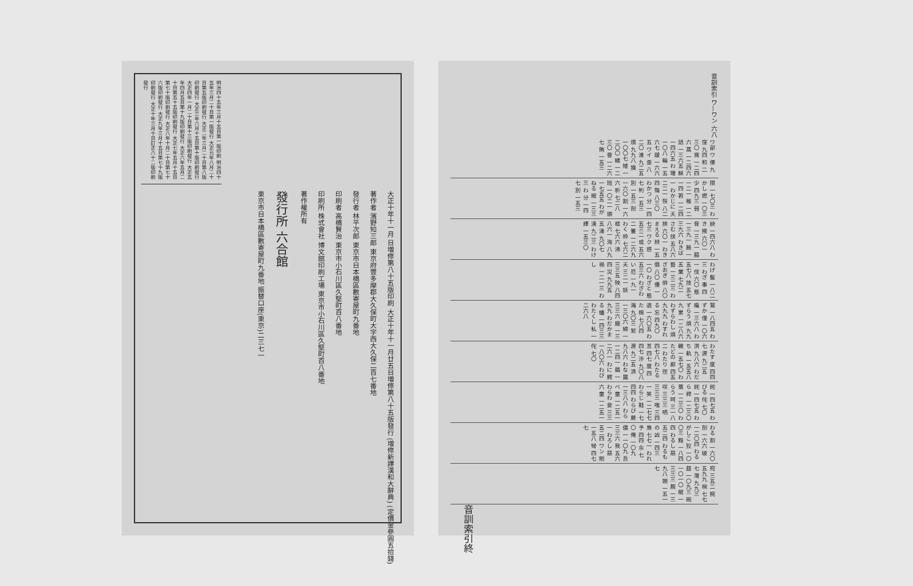明治四十五年三月十五日第一版印刷 明治四十五年三月二十日第一版發行 大正元年八月二十日第五版印刷發行 大正二年三月二十日第八版印刷發行 大正三年六月十五日第十版印刷發行 大正四年一月二十日第十三版印刷發行 大正五年四月五日第十九版印刷發行 大正六年五月二十日第五十五版印刷發行 大正七年五月十五日第七十版印刷發行 大正八年十月二十日第七十六版印刷發行 大正九年三月十五日第七十九版印刷發行 大正十年三月十日訂正八十二版印刷發行
大正十年十一月 日増修第八十五版印刷 大正十年十一月廿五日増修第八十五版發行 (増修新譯漢和大辭典) (定價金參圓五拾錢)
著作者 濱野知三郎 東京府豐多摩郡大久保町大字西大久保二百七番地
發行者 林平次郎 東京市日本橋區數寄屋町九番地
印刷者 高橋賢治 東京市小石川區久堅町百八番地
印刷所 株式會社 博文館印刷工場 東京市小石川區久堅町百八番地
著作權所有
發行所 六合館
東京市日本橋區數寄屋町九番地 振替口座(東京)二三七一
音訓索引 ワ―ワン 六八
| ワ部 ワ 倭 九 窪 九四 和 二三〇 窩 一二四六 萵 一二四六 話 一三六五 穌 一四六五 わ 環 一〇八 輪 一五六七 鍰 一六六五 ワイ 歪 八二〇 淮 九二五 煨 九九八 猥 一〇〇七 矮 一二〇〇 穢 一二三〇 薈 一二六七 賄 一五三 |
| 限 一七〇三 わかし 燃 一〇三 少 四九三 弱 一二一 稚 一二一四 若 一二四一 わかじに 夭 二二一 殀 八二四 殤 八三〇 わかつ 分 一四七 判 一五三 別 一五三 剖 一六〇 割 一六六 析 七二八 班 一〇二一 頒 一七五五 わがねる 綰 一三三三 わ 分 一四七 別 一五三 |
| 訣 一四六八 わき 掖 六〇一 脅 一三九一 脇 一三九一 腋 一三九六 わきばさむ 挟 五八六 挾 六〇一 わきまえる 辨 一五七三 ワク 惑 五三二 或 五六二 篗 一二六九 わく 枠 七六二 框 七六六 沸 八六一 洶 八九五 涌 九〇七 湧 九二三 わけ 譯 一五三〇 |
| わげ 髷 一八二三 わざ 事 四一 伎 六〇 態 五七八 技 五七五 業 七九二 藝 一三二三 わざおぎ 俳 八〇 倡 八〇 優 一一〇 わざと 態 五三六 わざわい 厄 一九一 夭 三二一 妖 三三五 殃 八四四 災 九九五 禍 一二一三 わし |
| 鷲 一八四五 わずか 僅 一〇六 纔 一三六八 わずらう 煩 九九九 累 一二八六 わずらわし 煩 九九九 わすれる 忘 四九〇 遺 一六〇五 わた 棉 七八四 海 九〇三 絮 一三〇六 綿 一三三六 腸 一三九九 わだかまる 蟠 一四三三 わたくし 私 一二六八 |
| わたす 度 四四七 渡 九二五 濟 九八六 わだち 軌 一五五八 轍 一五七〇 わたどの 廊 四五二 わたり 徑 四七八 わたる 亙 四七 度 四四七 渉 九〇八 渡 九二五 濟 九八六 わな 罠 一二四一 羂 一二六一 わに 鰐 一八〇六 わび 侘 七〇 |
| 詫 一四七五 わびる 侘 七〇 詫 一四七五 わら 稈 一二三〇 藁 一二三〇 わらう 呵 三一八 咲 三三三 哂 三三三 嗤 三四一 笑 一二七七 わらじ 鞋 一七四四 わらび 蕨 一三八八 わらべ 童 一二五一 わらわ 妾 三三六 童 一二五一 |
| わる 割 一六〇 剖 一六六 破 一二〇四 わるがしこ 狡 一〇〇三 黠 一八四四 わるし 惡 五二四 わるもの 凶 一四三 梟 七七一 われ 予 四四 余 七〇 俺 一〇九 儂 一一〇九 吾 三三六 我 五六一 わろし 惡 五二四 ワン 剜 一五八 彎 四七七 |
| 宛 三五二 捥 五九九 椀 七七七 灣 九九三 盌 一〇九三 碗 一〇一〇 綰 一三三三 腕 一三九八 豌 一五一七 |
音訓索引終